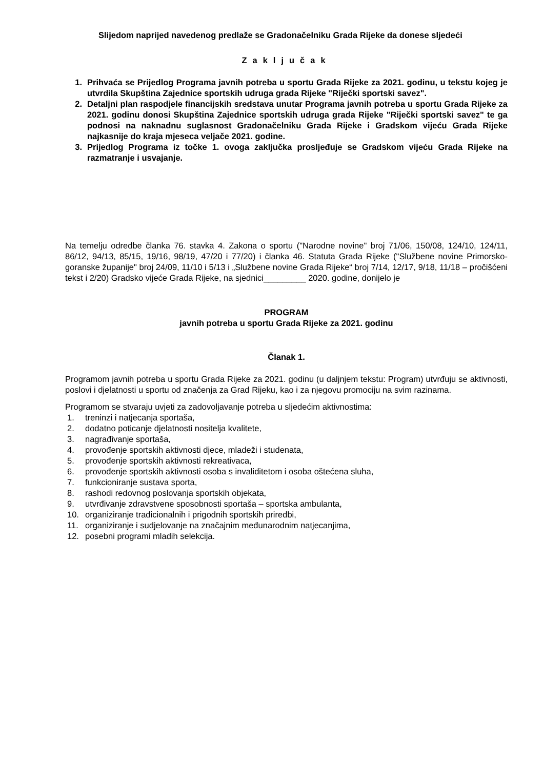Slijedom naprijed navedenog predlaže se Gradonačelniku Grada Rijeke da donese sljedeći
Zaključak
1. Prihvaća se Prijedlog Programa javnih potreba u sportu Grada Rijeke za 2021. godinu, u tekstu kojeg je utvrdila Skupština Zajednice sportskih udruga grada Rijeke "Riječki sportski savez".
2. Detaljni plan raspodjele financijskih sredstava unutar Programa javnih potreba u sportu Grada Rijeke za 2021. godinu donosi Skupština Zajednice sportskih udruga grada Rijeke "Riječki sportski savez" te ga podnosi na naknadnu suglasnost Gradonačelniku Grada Rijeke i Gradskom vijeću Grada Rijeke najkasnije do kraja mjeseca veljače 2021. godine.
3. Prijedlog Programa iz točke 1. ovoga zaključka prosljeđuje se Gradskom vijeću Grada Rijeke na razmatranje i usvajanje.
Na temelju odredbe članka 76. stavka 4. Zakona o sportu ("Narodne novine" broj 71/06, 150/08, 124/10, 124/11, 86/12, 94/13, 85/15, 19/16, 98/19, 47/20 i 77/20) i članka 46. Statuta Grada Rijeke ("Službene novine Primorsko-goranske županije" broj 24/09, 11/10 i 5/13 i „Službene novine Grada Rijeke“ broj 7/14, 12/17, 9/18, 11/18 – pročišćeni tekst i 2/20) Gradsko vijeće Grada Rijeke, na sjednici_________ 2020. godine, donijelo je
PROGRAM
javnih potreba u sportu Grada Rijeke za 2021. godinu
Članak 1.
Programom javnih potreba u sportu Grada Rijeke za 2021. godinu (u daljnjem tekstu: Program) utvrđuju se aktivnosti, poslovi i djelatnosti u sportu od značenja za Grad Rijeku, kao i za njegovu promociju na svim razinama.
Programom se stvaraju uvjeti za zadovoljavanje potreba u sljedećim aktivnostima:
1. treninzi i natjecanja sportaša,
2. dodatno poticanje djelatnosti nositelja kvalitete,
3. nagrađivanje sportaša,
4. provođenje sportskih aktivnosti djece, mladeži i studenata,
5. provođenje sportskih aktivnosti rekreativaca,
6. provođenje sportskih aktivnosti osoba s invaliditetom i osoba oštećena sluha,
7. funkcioniranje sustava sporta,
8. rashodi redovnog poslovanja sportskih objekata,
9. utvrđivanje zdravstvene sposobnosti sportaša – sportska ambulanta,
10. organiziranje tradicionalnih i prigodnih sportskih priredbi,
11. organiziranje i sudjelovanje na značajnim međunarodnim natjecanjima,
12. posebni programi mladih selekcija.